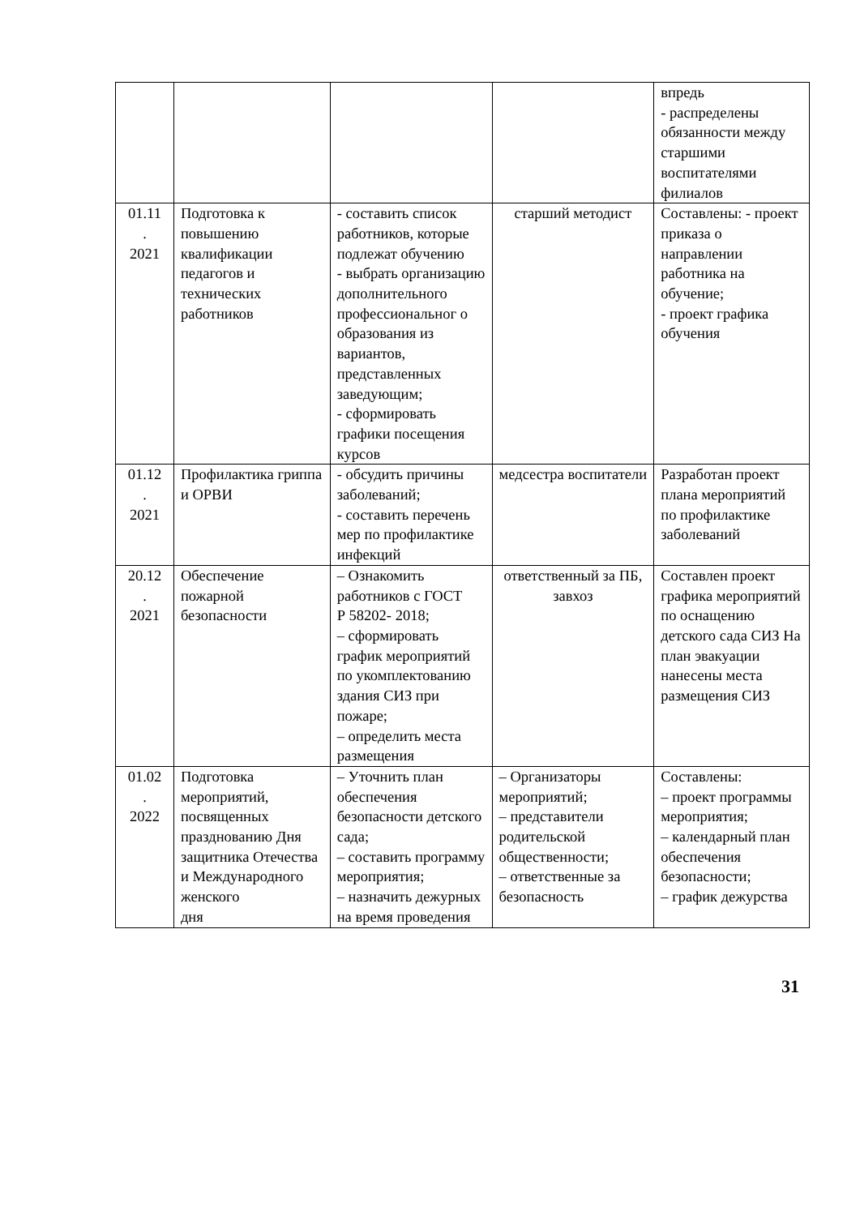| | | | | впредь - распределены обязанности между старшими воспитателями филиалов |
| 01.11 . 2021 | Подготовка к повышению квалификации педагогов и технических работников | - составить список работников, которые подлежат обучению - выбрать организацию дополнительного профессиональног о образования из вариантов, представленных заведующим; - сформировать графики посещения курсов | старший методист | Составлены: - проект приказа о направлении работника на обучение; - проект графика обучения |
| 01.12 . 2021 | Профилактика гриппа и ОРВИ | - обсудить причины заболеваний; - составить перечень мер по профилактике инфекций | медсестра воспитатели | Разработан проект плана мероприятий по профилактике заболеваний |
| 20.12 . 2021 | Обеспечение пожарной безопасности | – Ознакомить работников с ГОСТ Р 58202- 2018; – сформировать график мероприятий по укомплектованию здания СИЗ при пожаре; – определить места размещения | ответственный за ПБ, завхоз | Составлен проект графика мероприятий по оснащению детского сада СИЗ На план эвакуации нанесены места размещения СИЗ |
| 01.02 . 2022 | Подготовка мероприятий, посвященных празднованию Дня защитника Отечества и Международного женского дня | – Уточнить план обеспечения безопасности детского сада; – составить программу мероприятия; – назначить дежурных на время проведения | – Организаторы мероприятий; – представители родительской общественности; – ответственные за безопасность | Составлены: – проект программы мероприятия; – календарный план обеспечения безопасности; – график дежурства |
31